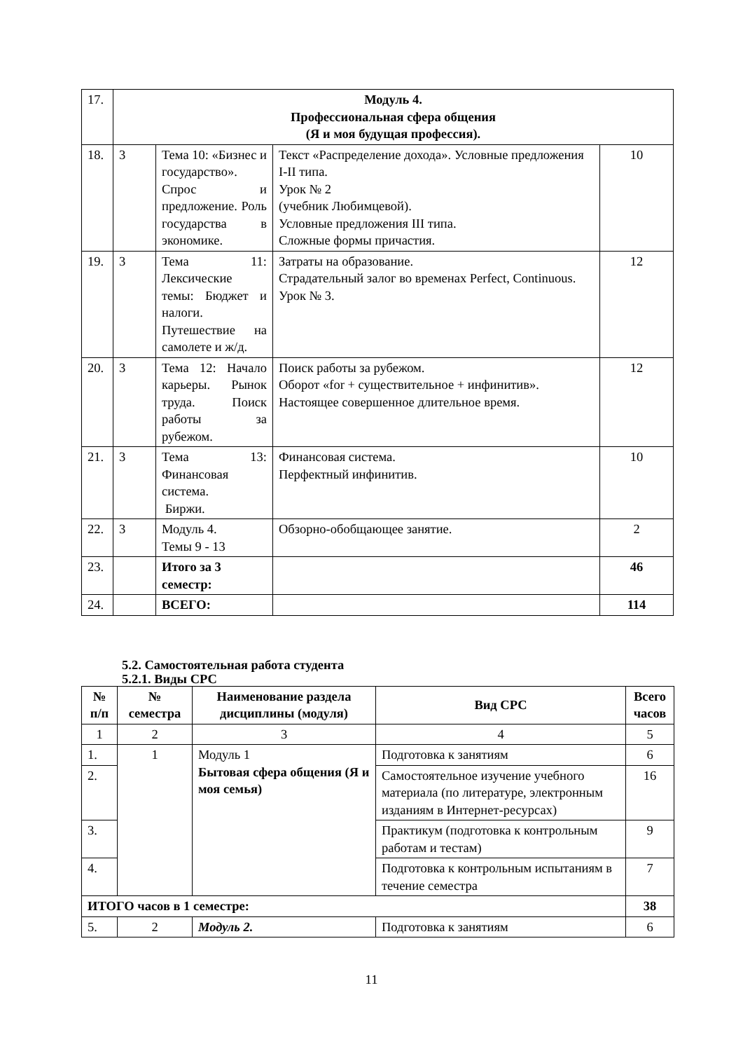| 17. | Модуль 4. Профессиональная сфера общения (Я и моя будущая профессия). | | | |
| 18. | 3 | Тема 10: «Бизнес и государство». Спрос и предложение. Роль государства в экономике. | Текст «Распределение дохода». Условные предложения I-II типа. Урок № 2 (учебник Любимцевой). Условные предложения III типа. Сложные формы причастия. | 10 |
| 19. | 3 | Тема 11: Лексические темы: Бюджет и налоги. Путешествие на самолете и ж/д. | Затраты на образование. Страдательный залог во временах Perfect, Continuous. Урок № 3. | 12 |
| 20. | 3 | Тема 12: Начало карьеры. Рынок труда. Поиск работы за рубежом. | Поиск работы за рубежом. Оборот «for + существительное + инфинитив». Настоящее совершенное длительное время. | 12 |
| 21. | 3 | Тема 13: Финансовая система. Биржи. | Финансовая система. Перфектный инфинитив. | 10 |
| 22. | 3 | Модуль 4. Темы 9 - 13 | Обзорно-обобщающее занятие. | 2 |
| 23. | | Итого за 3 семестр: | | 46 |
| 24. | | ВСЕГО: | | 114 |
5.2. Самостоятельная работа студента
5.2.1. Виды СРС
| № п/п | № семестра | Наименование раздела дисциплины (модуля) | Вид СРС | Всего часов |
| --- | --- | --- | --- | --- |
| 1 | 2 | 3 | 4 | 5 |
| 1. | 1 | Модуль 1 Бытовая сфера общения (Я и моя семья) | Подготовка к занятиям | 6 |
| 2. | | | Самостоятельное изучение учебного материала (по литературе, электронным изданиям в Интернет-ресурсах) | 16 |
| 3. | | | Практикум (подготовка к контрольным работам и тестам) | 9 |
| 4. | | | Подготовка к контрольным испытаниям в течение семестра | 7 |
| ИТОГО часов в 1 семестре: | | | | 38 |
| 5. | 2 | Модуль 2. | Подготовка к занятиям | 6 |
11